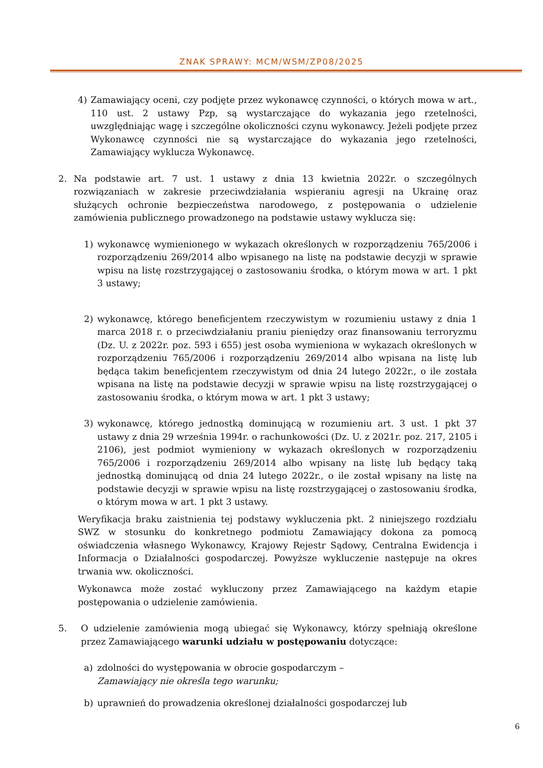ZNAK SPRAWY: MCM/WSM/ZP08/2025
4) Zamawiający oceni, czy podjęte przez wykonawcę czynności, o których mowa w art., 110 ust. 2 ustawy Pzp, są wystarczające do wykazania jego rzetelności, uwzględniając wagę i szczególne okoliczności czynu wykonawcy. Jeżeli podjęte przez Wykonawcę czynności nie są wystarczające do wykazania jego rzetelności, Zamawiający wyklucza Wykonawcę.
2. Na podstawie art. 7 ust. 1 ustawy z dnia 13 kwietnia 2022r. o szczególnych rozwiązaniach w zakresie przeciwdziałania wspieraniu agresji na Ukrainę oraz służących ochronie bezpieczeństwa narodowego, z postępowania o udzielenie zamówienia publicznego prowadzonego na podstawie ustawy wyklucza się:
1) wykonawcę wymienionego w wykazach określonych w rozporządzeniu 765/2006 i rozporządzeniu 269/2014 albo wpisanego na listę na podstawie decyzji w sprawie wpisu na listę rozstrzygającej o zastosowaniu środka, o którym mowa w art. 1 pkt 3 ustawy;
2) wykonawcę, którego beneficjentem rzeczywistym w rozumieniu ustawy z dnia 1 marca 2018 r. o przeciwdziałaniu praniu pieniędzy oraz finansowaniu terroryzmu (Dz. U. z 2022r. poz. 593 i 655) jest osoba wymieniona w wykazach określonych w rozporządzeniu 765/2006 i rozporządzeniu 269/2014 albo wpisana na listę lub będąca takim beneficjentem rzeczywistym od dnia 24 lutego 2022r., o ile została wpisana na listę na podstawie decyzji w sprawie wpisu na listę rozstrzygającej o zastosowaniu środka, o którym mowa w art. 1 pkt 3 ustawy;
3) wykonawcę, którego jednostką dominującą w rozumieniu art. 3 ust. 1 pkt 37 ustawy z dnia 29 września 1994r. o rachunkowości (Dz. U. z 2021r. poz. 217, 2105 i 2106), jest podmiot wymieniony w wykazach określonych w rozporządzeniu 765/2006 i rozporządzeniu 269/2014 albo wpisany na listę lub będący taką jednostką dominującą od dnia 24 lutego 2022r., o ile został wpisany na listę na podstawie decyzji w sprawie wpisu na listę rozstrzygającej o zastosowaniu środka, o którym mowa w art. 1 pkt 3 ustawy.
Weryfikacja braku zaistnienia tej podstawy wykluczenia pkt. 2 niniejszego rozdziału SWZ w stosunku do konkretnego podmiotu Zamawiający dokona za pomocą oświadczenia własnego Wykonawcy, Krajowy Rejestr Sądowy, Centralna Ewidencja i Informacja o Działalności gospodarczej. Powyższe wykluczenie następuje na okres trwania ww. okoliczności.
Wykonawca może zostać wykluczony przez Zamawiającego na każdym etapie postępowania o udzielenie zamówienia.
5. O udzielenie zamówienia mogą ubiegać się Wykonawcy, którzy spełniają określone przez Zamawiającego warunki udziału w postępowaniu dotyczące:
a) zdolności do występowania w obrocie gospodarczym –
Zamawiający nie określa tego warunku;
b) uprawnień do prowadzenia określonej działalności gospodarczej lub
6